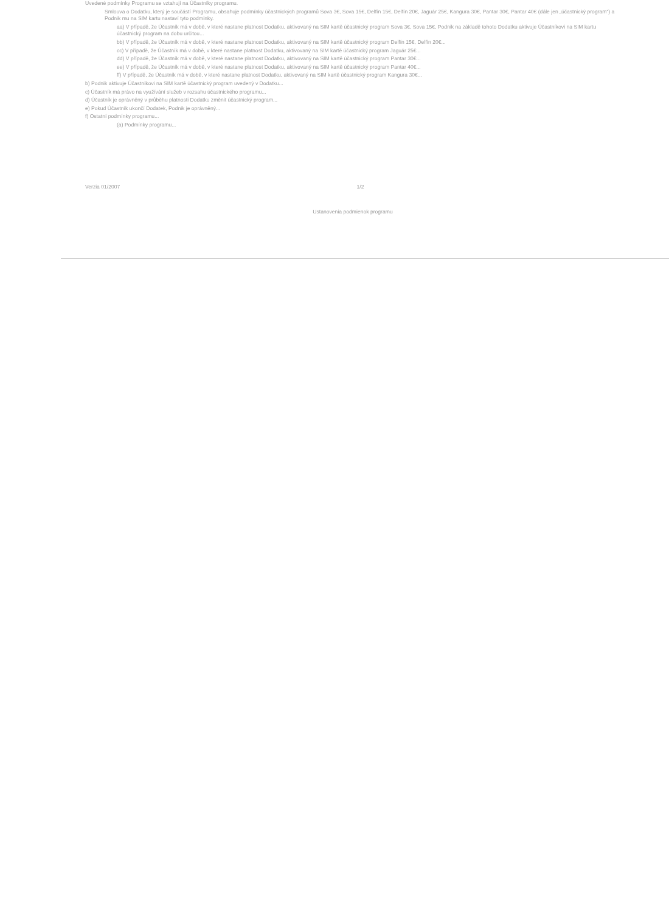Uvedené podmínky Programu se vztahují na Účastníky programu.
Smlouva o Dodatku, který je součástí Programu, obsahuje podmínky účastnických programů Sova 3€, Sova 15€, Delfín 15€, Delfín 20€, Jaguár 25€, Kangura 30€, Pantar 30€, Pantar 40€ (dále jen „účastnický program“) a Podnik mu na SIM kartu nastaví tyto podmínky.
aa) V případě, že Účastník má v době, v které nastane platnost Dodatku, aktivovaný na SIM kartě účastnický program Sova 3€, Sova 15€, Podnik na základě tohoto Dodatku aktivuje Účastníkovi na SIM kartu účastnický program na dobu určitou...
bb) V případě, že Účastník má v době, v které nastane platnost Dodatku, aktivovaný na SIM kartě účastnický program Delfín 15€, Delfín 20€...
cc) V případě, že Účastník má v době, v které nastane platnost Dodatku, aktivovaný na SIM kartě účastnický program Jaguár 25€...
dd) V případě, že Účastník má v době, v které nastane platnost Dodatku, aktivovaný na SIM kartě účastnický program Pantar 30€...
ee) V případě, že Účastník má v době, v které nastane platnost Dodatku, aktivovaný na SIM kartě účastnický program Pantar 40€...
ff) V případě, že Účastník má v době, v které nastane platnost Dodatku, aktivovaný na SIM kartě účastnický program Kangura 30€...
b) Podnik aktivuje Účastníkovi na SIM kartě účastnický program uvedený v Dodatku...
c) Účastník má právo na využívání služeb v rozsahu účastnického programu...
d) Účastník je oprávněný v průběhu platnosti Dodatku změnit účastnický program...
e) Pokud Účastník ukončí Dodatek, Podnik je oprávněný...
f) Ostatní podmínky programu...
(a) Podmínky programu...
Verzia 01/2007 1/2
Ustanovenia podmienok programu